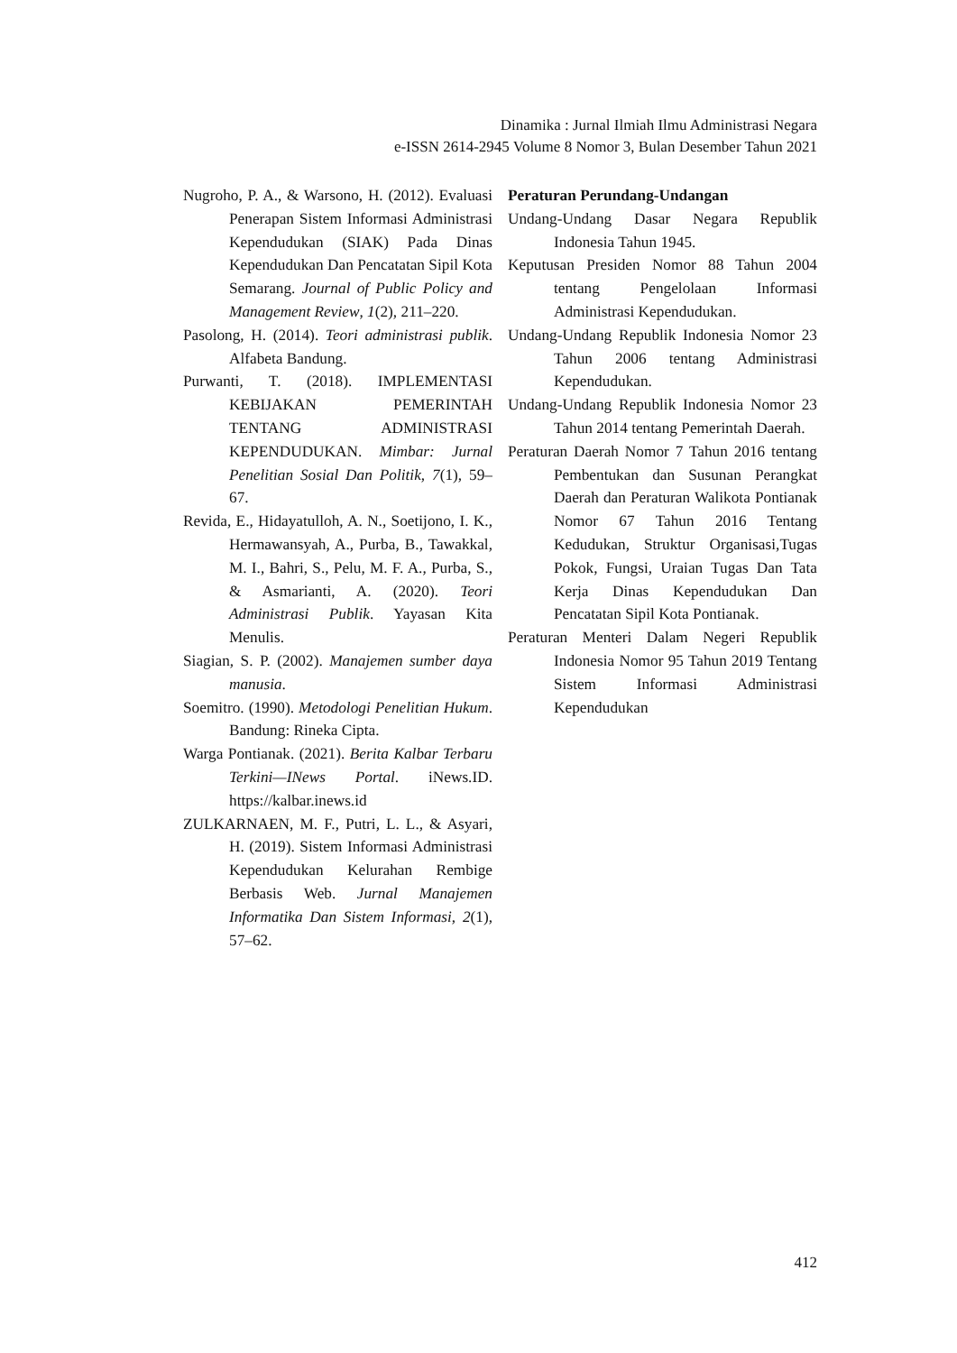Dinamika : Jurnal Ilmiah Ilmu Administrasi Negara
e-ISSN 2614-2945 Volume 8 Nomor 3, Bulan Desember Tahun 2021
Nugroho, P. A., & Warsono, H. (2012). Evaluasi Penerapan Sistem Informasi Administrasi Kependudukan (SIAK) Pada Dinas Kependudukan Dan Pencatatan Sipil Kota Semarang. Journal of Public Policy and Management Review, 1(2), 211–220.
Pasolong, H. (2014). Teori administrasi publik. Alfabeta Bandung.
Purwanti, T. (2018). IMPLEMENTASI KEBIJAKAN PEMERINTAH TENTANG ADMINISTRASI KEPENDUDUKAN. Mimbar: Jurnal Penelitian Sosial Dan Politik, 7(1), 59–67.
Revida, E., Hidayatulloh, A. N., Soetijono, I. K., Hermawansyah, A., Purba, B., Tawakkal, M. I., Bahri, S., Pelu, M. F. A., Purba, S., & Asmarianti, A. (2020). Teori Administrasi Publik. Yayasan Kita Menulis.
Siagian, S. P. (2002). Manajemen sumber daya manusia.
Soemitro. (1990). Metodologi Penelitian Hukum. Bandung: Rineka Cipta.
Warga Pontianak. (2021). Berita Kalbar Terbaru Terkini—INews Portal. iNews.ID. https://kalbar.inews.id
ZULKARNAEN, M. F., Putri, L. L., & Asyari, H. (2019). Sistem Informasi Administrasi Kependudukan Kelurahan Rembige Berbasis Web. Jurnal Manajemen Informatika Dan Sistem Informasi, 2(1), 57–62.
Peraturan Perundang-Undangan
Undang-Undang Dasar Negara Republik Indonesia Tahun 1945.
Keputusan Presiden Nomor 88 Tahun 2004 tentang Pengelolaan Informasi Administrasi Kependudukan.
Undang-Undang Republik Indonesia Nomor 23 Tahun 2006 tentang Administrasi Kependudukan.
Undang-Undang Republik Indonesia Nomor 23 Tahun 2014 tentang Pemerintah Daerah.
Peraturan Daerah Nomor 7 Tahun 2016 tentang Pembentukan dan Susunan Perangkat Daerah dan Peraturan Walikota Pontianak Nomor 67 Tahun 2016 Tentang Kedudukan, Struktur Organisasi,Tugas Pokok, Fungsi, Uraian Tugas Dan Tata Kerja Dinas Kependudukan Dan Pencatatan Sipil Kota Pontianak.
Peraturan Menteri Dalam Negeri Republik Indonesia Nomor 95 Tahun 2019 Tentang Sistem Informasi Administrasi Kependudukan
412